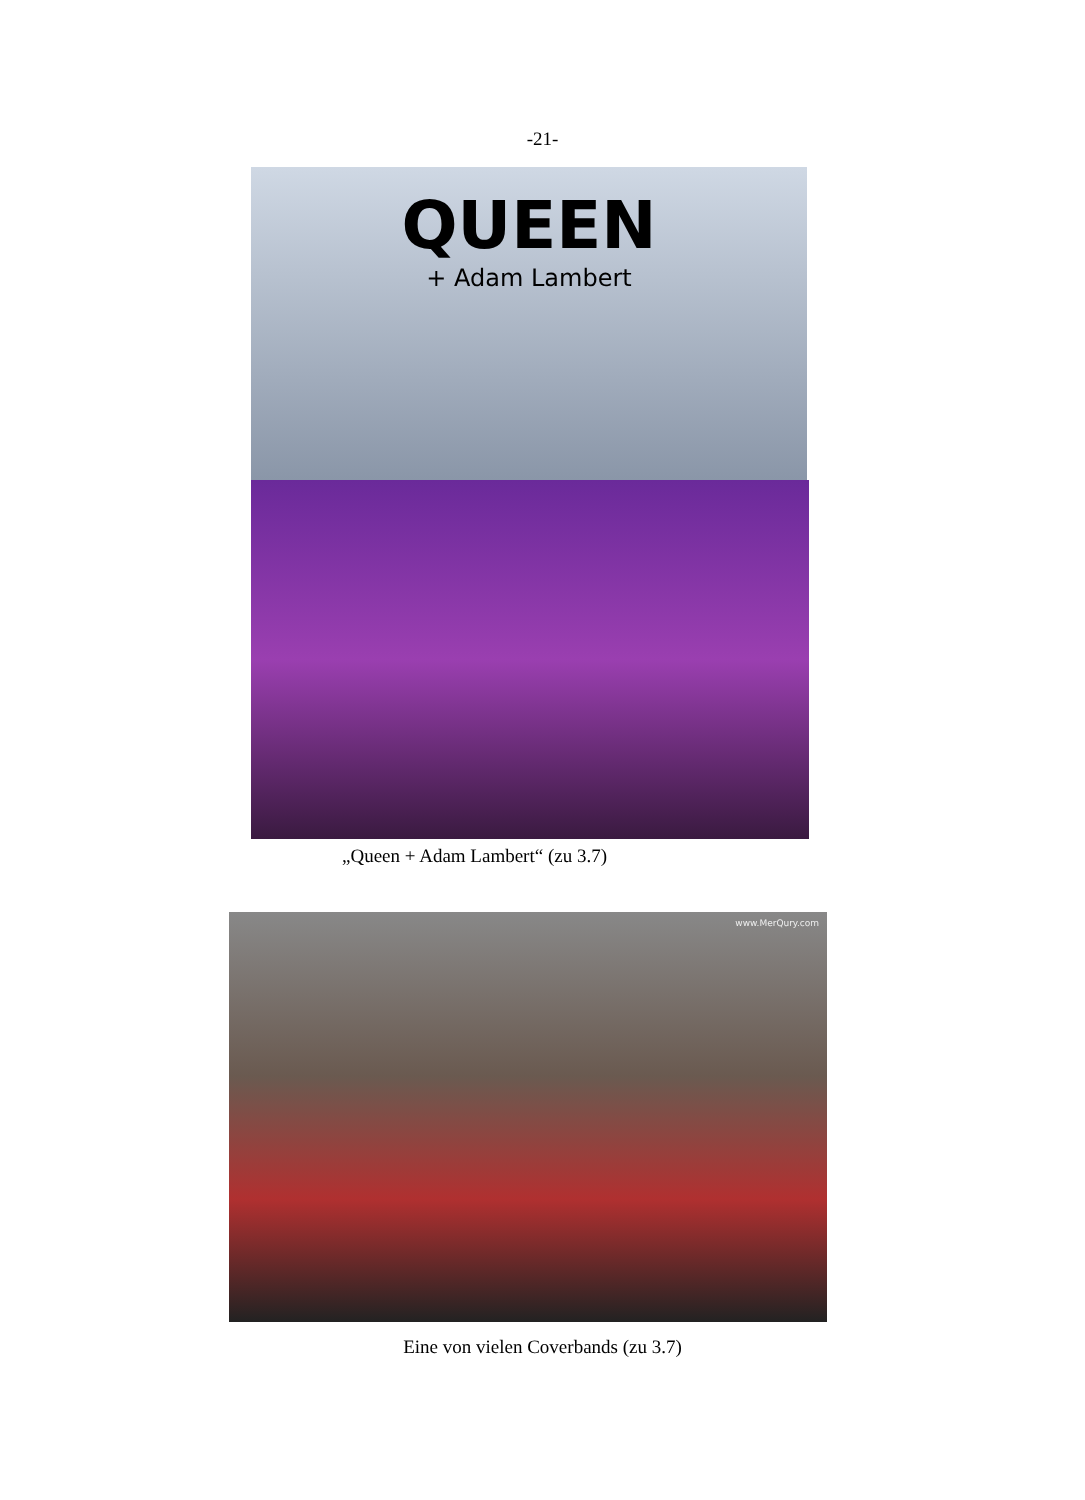-21-
QUEEN
+ Adam Lambert
„Queen + Adam Lambert“ (zu 3.7)
www.MerQury.com
Eine von vielen Coverbands (zu 3.7)